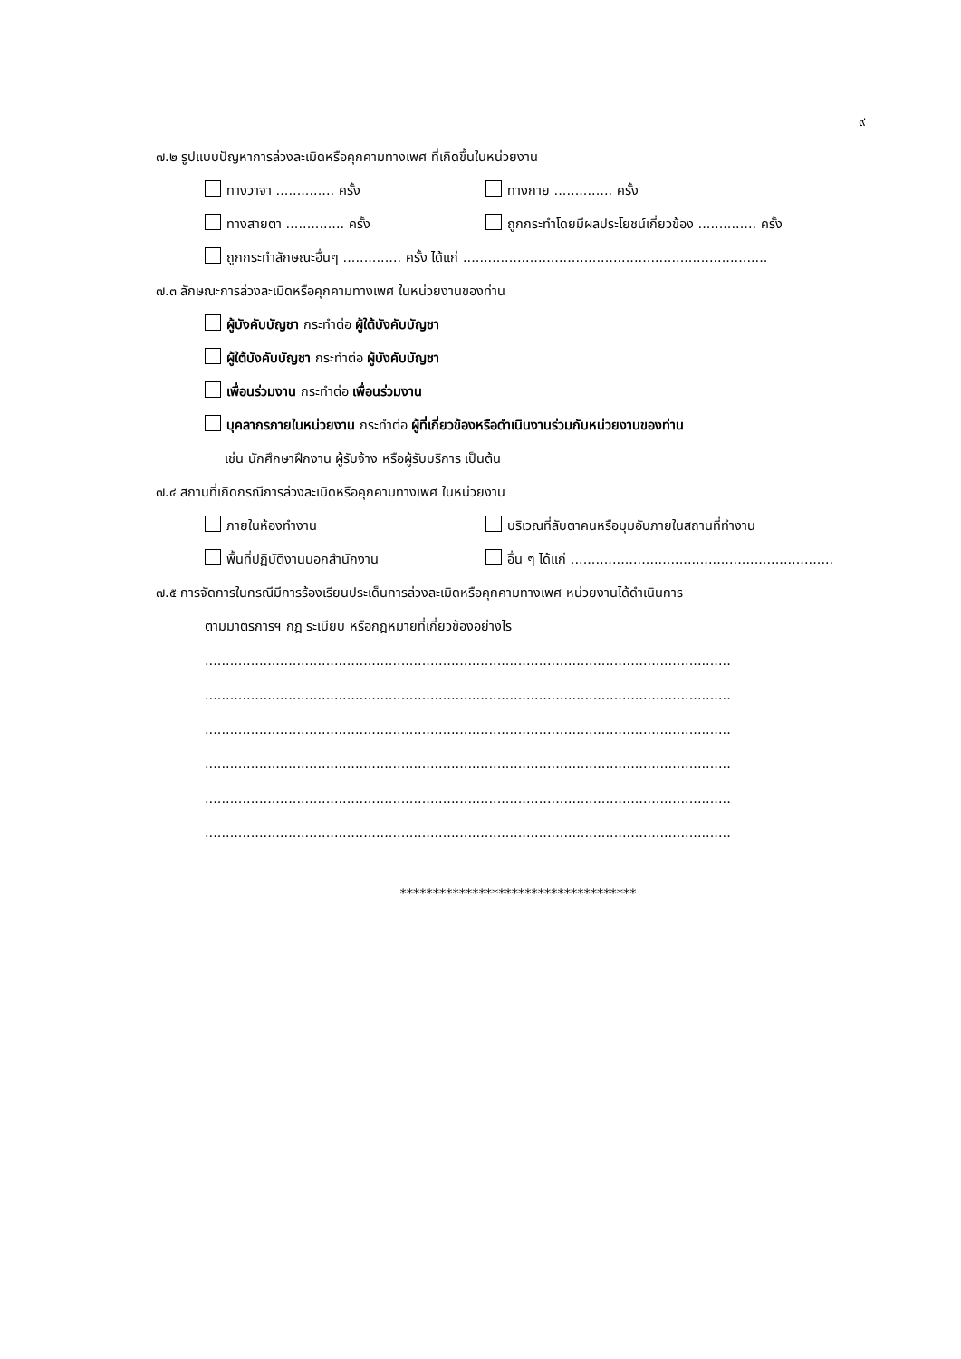๙
๗.๒ รูปแบบปัญหาการล่วงละเมิดหรือคุกคามทางเพศ ที่เกิดขึ้นในหน่วยงาน
ทางวาจา .............. ครั้ง ทางกาย .............. ครั้ง
ทางสายตา .............. ครั้ง ถูกกระทำโดยมีผลประโยชน์เกี่ยวข้อง .............. ครั้ง
ถูกกระทำลักษณะอื่นๆ .............. ครั้ง ได้แก่ .........................................................................
๗.๓ ลักษณะการล่วงละเมิดหรือคุกคามทางเพศ ในหน่วยงานของท่าน
ผู้บังคับบัญชา กระทำต่อ ผู้ใต้บังคับบัญชา
ผู้ใต้บังคับบัญชา กระทำต่อ ผู้บังคับบัญชา
เพื่อนร่วมงาน กระทำต่อ เพื่อนร่วมงาน
บุคลากรภายในหน่วยงาน กระทำต่อ ผู้ที่เกี่ยวข้องหรือดำเนินงานร่วมกับหน่วยงานของท่าน
เช่น นักศึกษาฝึกงาน ผู้รับจ้าง หรือผู้รับบริการ เป็นต้น
๗.๔ สถานที่เกิดกรณีการล่วงละเมิดหรือคุกคามทางเพศ ในหน่วยงาน
ภายในห้องทำงาน บริเวณที่ลับตาคนหรือมุมอับภายในสถานที่ทำงาน
พื้นที่ปฏิบัติงานนอกสำนักงาน อื่น ๆ ได้แก่ ...............................................................
๗.๕ การจัดการในกรณีมีการร้องเรียนประเด็นการล่วงละเมิดหรือคุกคามทางเพศ หน่วยงานได้ดำเนินการ
ตามมาตรการฯ กฎ ระเบียบ หรือกฎหมายที่เกี่ยวข้องอย่างไร
..............................................................................................................................
..............................................................................................................................
..............................................................................................................................
..............................................................................................................................
..............................................................................................................................
..............................................................................................................................
************************************